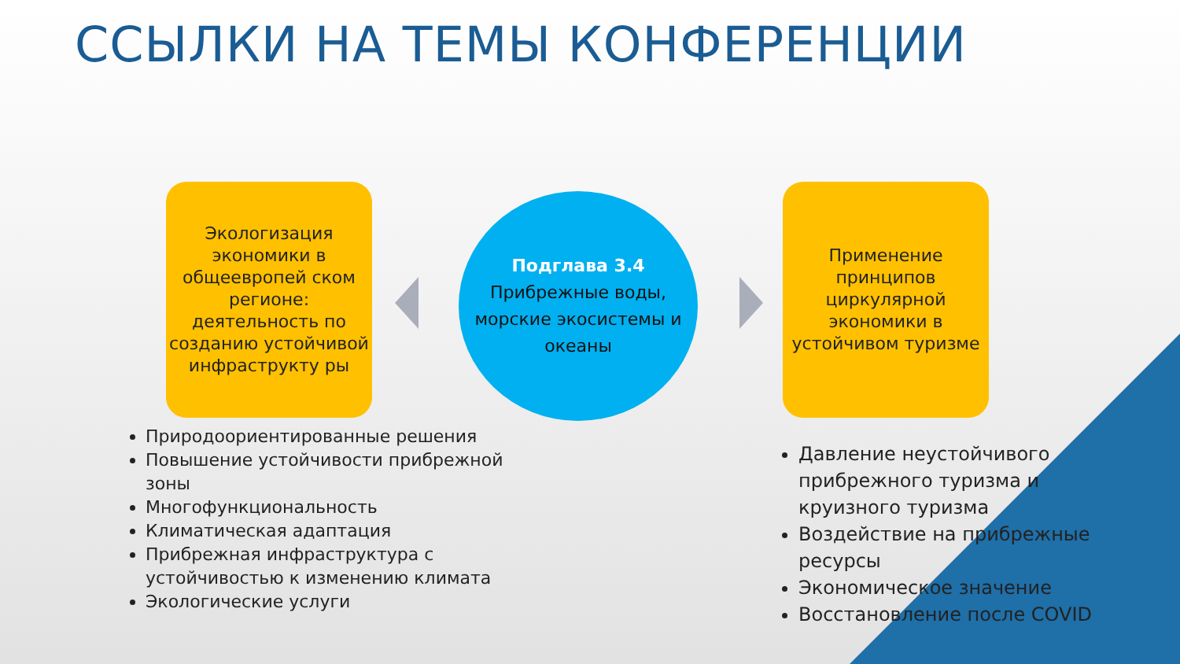ССЫЛКИ НА ТЕМЫ КОНФЕРЕНЦИИ
Экологизация экономики в общеевропей ском регионе: деятельность по созданию устойчивой инфраструкту ры
Подглава 3.4
Прибрежные воды, морские экосистемы и океаны
Применение принципов циркулярной экономики в устойчивом туризме
Природоориентированные решения
Повышение устойчивости прибрежной зоны
Многофункциональность
Климатическая адаптация
Прибрежная инфраструктура с устойчивостью к изменению климата
Экологические услуги
Давление неустойчивого прибрежного туризма и круизного туризма
Воздействие на прибрежные ресурсы
Экономическое значение
Восстановление после COVID